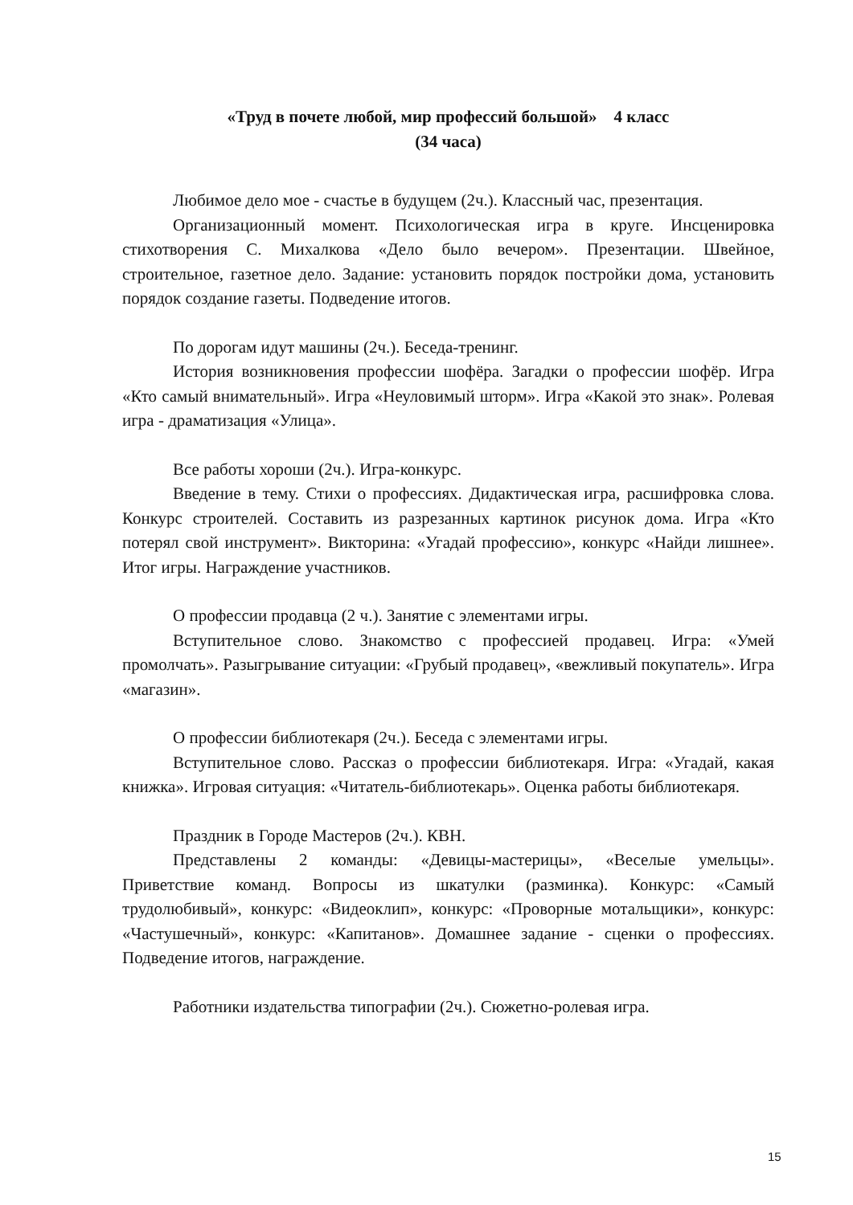«Труд в почете любой, мир профессий большой» 4 класс
(34 часа)
Любимое дело мое - счастье в будущем (2ч.). Классный час, презентация.
Организационный момент. Психологическая игра в круге. Инсценировка стихотворения С. Михалкова «Дело было вечером». Презентации. Швейное, строительное, газетное дело. Задание: установить порядок постройки дома, установить порядок создание газеты. Подведение итогов.
По дорогам идут машины (2ч.). Беседа-тренинг.
История возникновения профессии шофёра. Загадки о профессии шофёр. Игра «Кто самый внимательный». Игра «Неуловимый шторм». Игра «Какой это знак». Ролевая игра - драматизация «Улица».
Все работы хороши (2ч.). Игра-конкурс.
Введение в тему. Стихи о профессиях. Дидактическая игра, расшифровка слова. Конкурс строителей. Составить из разрезанных картинок рисунок дома. Игра «Кто потерял свой инструмент». Викторина: «Угадай профессию», конкурс «Найди лишнее». Итог игры. Награждение участников.
О профессии продавца (2 ч.). Занятие с элементами игры.
Вступительное слово. Знакомство с профессией продавец. Игра: «Умей промолчать». Разыгрывание ситуации: «Грубый продавец», «вежливый покупатель». Игра «магазин».
О профессии библиотекаря (2ч.). Беседа с элементами игры.
Вступительное слово. Рассказ о профессии библиотекаря. Игра: «Угадай, какая книжка». Игровая ситуация: «Читатель-библиотекарь». Оценка работы библиотекаря.
Праздник в Городе Мастеров (2ч.). КВН.
Представлены 2 команды: «Девицы-мастерицы», «Веселые умельцы». Приветствие команд. Вопросы из шкатулки (разминка). Конкурс: «Самый трудолюбивый», конкурс: «Видеоклип», конкурс: «Проворные мотальщики», конкурс: «Частушечный», конкурс: «Капитанов». Домашнее задание - сценки о профессиях. Подведение итогов, награждение.
Работники издательства типографии (2ч.). Сюжетно-ролевая игра.
15